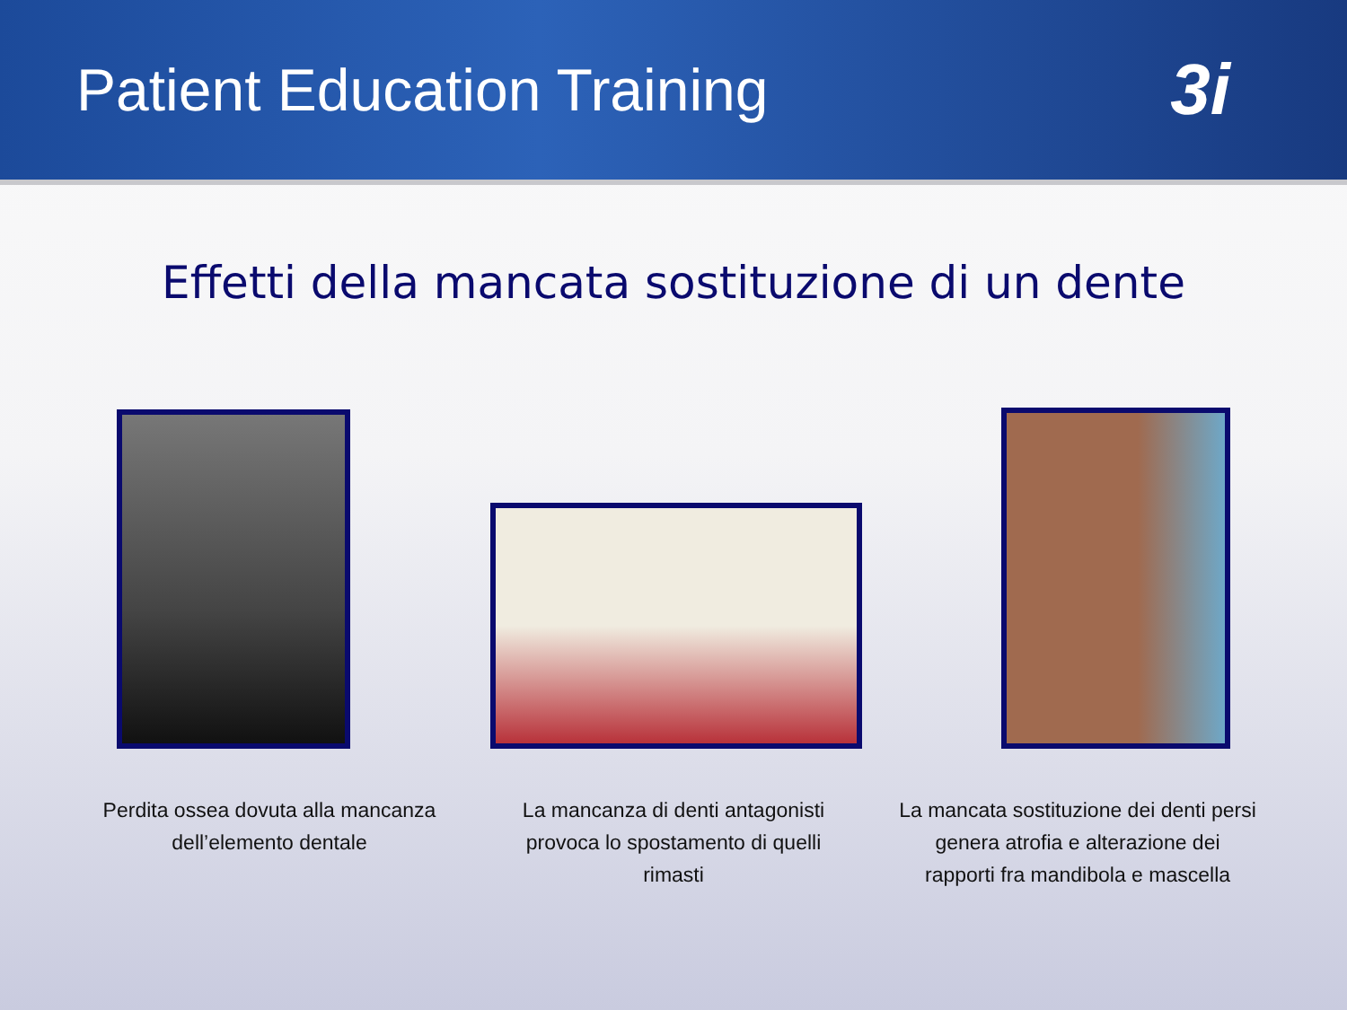Patient Education Training
3i
Effetti della mancata sostituzione di un dente
Perdita ossea dovuta alla mancanza dell’elemento dentale
La mancanza di denti antagonisti provoca lo spostamento di quelli rimasti
La mancata sostituzione dei denti persi genera atrofia e alterazione dei rapporti fra mandibola e mascella